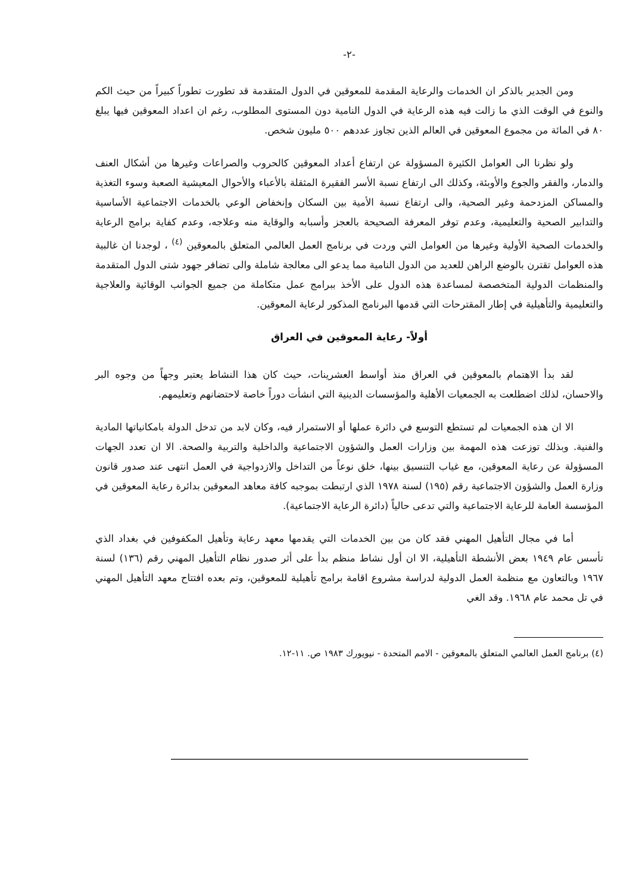-٢-
ومن الجدير بالذكر ان الخدمات والرعاية المقدمة للمعوقين في الدول المتقدمة قد تطورت تطوراً كبيراً من حيث الكم والنوع في الوقت الذي ما زالت فيه هذه الرعاية في الدول النامية دون المستوى المطلوب، رغم ان اعداد المعوقين فيها يبلغ ٨٠ في المائة من مجموع المعوقين في العالم الذين تجاوز عددهم ٥٠٠ مليون شخص.
ولو نظرنا الى العوامل الكثيرة المسؤولة عن ارتفاع أعداد المعوقين كالحروب والصراعات وغيرها من أشكال العنف والدمار، والفقر والجوع والأوبئة، وكذلك الى ارتفاع نسبة الأسر الفقيرة المثقلة بالأعباء والأحوال المعيشية الصعبة وسوء التغذية والمساكن المزدحمة وغير الصحية، والى ارتفاع نسبة الأمية بين السكان وإنخفاض الوعي بالخدمات الاجتماعية الأساسية والتدابير الصحية والتعليمية، وعدم توفر المعرفة الصحيحة بالعجز وأسبابه والوقاية منه وعلاجه، وعدم كفاية برامج الرعاية والخدمات الصحية الأولية وغيرها من العوامل التي وردت في برنامج العمل العالمي المتعلق بالمعوقين <sup>(٤)</sup> ، لوجدنا ان غالبية هذه العوامل تقترن بالوضع الراهن للعديد من الدول النامية مما يدعو الى معالجة شاملة والى تضافر جهود شتى الدول المتقدمة والمنظمات الدولية المتخصصة لمساعدة هذه الدول على الأخذ ببرامج عمل متكاملة من جميع الجوانب الوقائية والعلاجية والتعليمية والتأهيلية في إطار المقترحات التي قدمها البرنامج المذكور لرعاية المعوقين.
أولاً- رعاية المعوقين في العراق
لقد بدأ الاهتمام بالمعوقين في العراق منذ أواسط العشرينات، حيث كان هذا النشاط يعتبر وجهاً من وجوه البر والاحسان، لذلك اضطلعت به الجمعيات الأهلية والمؤسسات الدينية التي انشأت دوراً خاصة لاحتضانهم وتعليمهم.
الا ان هذه الجمعيات لم تستطع التوسع في دائرة عملها أو الاستمرار فيه، وكان لابد من تدخل الدولة بامكانياتها المادية والفنية. وبذلك توزعت هذه المهمة بين وزارات العمل والشؤون الاجتماعية والداخلية والتربية والصحة. الا ان تعدد الجهات المسؤولة عن رعاية المعوقين، مع غياب التنسيق بينها، خلق نوعاً من التداخل والازدواجية في العمل انتهى عند صدور قانون وزارة العمل والشؤون الاجتماعية رقم (١٩٥) لسنة ١٩٧٨ الذي ارتبطت بموجبه كافة معاهد المعوقين بدائرة رعاية المعوقين في المؤسسة العامة للرعاية الاجتماعية والتي تدعى حالياً (دائرة الرعاية الاجتماعية).
أما في مجال التأهيل المهني فقد كان من بين الخدمات التي يقدمها معهد رعاية وتأهيل المكفوفين في بغداد الذي تأسس عام ١٩٤٩ بعض الأنشطة التأهيلية، الا ان أول نشاط منظم بدأ على أثر صدور نظام التأهيل المهني رقم (١٣٦) لسنة ١٩٦٧ وبالتعاون مع منظمة العمل الدولية لدراسة مشروع اقامة برامج تأهيلية للمعوقين، وتم بعده افتتاح معهد التأهيل المهني في تل محمد عام ١٩٦٨. وقد الغي
(٤) برنامج العمل العالمي المتعلق بالمعوقين - الامم المتحدة - نيويورك ١٩٨٣ ص. ١١-١٢.